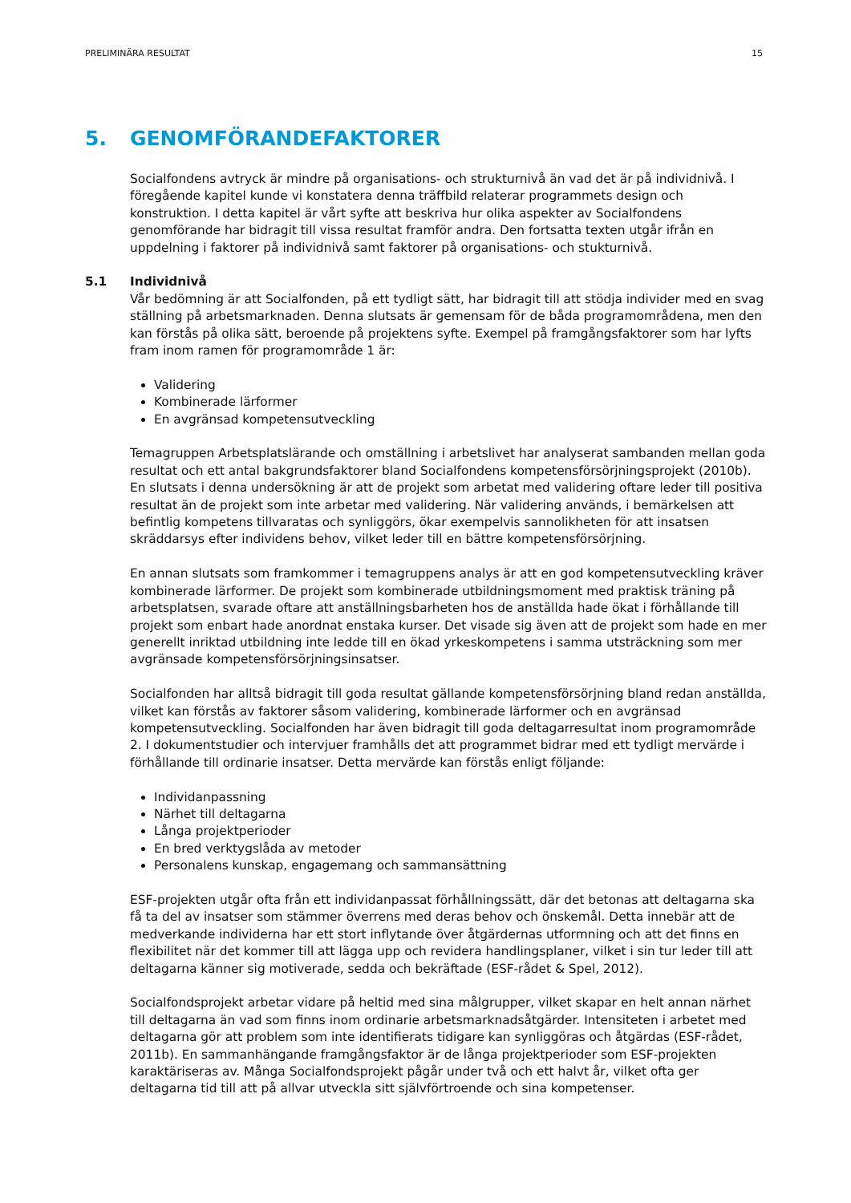PRELIMINÄRA RESULTAT 15
5. GENOMFÖRANDEFAKTORER
Socialfondens avtryck är mindre på organisations- och strukturnivå än vad det är på individnivå. I föregående kapitel kunde vi konstatera denna träffbild relaterar programmets design och konstruktion. I detta kapitel är vårt syfte att beskriva hur olika aspekter av Socialfondens genomförande har bidragit till vissa resultat framför andra. Den fortsatta texten utgår ifrån en uppdelning i faktorer på individnivå samt faktorer på organisations- och stukturnivå.
5.1 Individnivå
Vår bedömning är att Socialfonden, på ett tydligt sätt, har bidragit till att stödja individer med en svag ställning på arbetsmarknaden. Denna slutsats är gemensam för de båda programområdena, men den kan förstås på olika sätt, beroende på projektens syfte. Exempel på framgångsfaktorer som har lyfts fram inom ramen för programområde 1 är:
Validering
Kombinerade lärformer
En avgränsad kompetensutveckling
Temagruppen Arbetsplatslärande och omställning i arbetslivet har analyserat sambanden mellan goda resultat och ett antal bakgrundsfaktorer bland Socialfondens kompetensförsörjningsprojekt (2010b). En slutsats i denna undersökning är att de projekt som arbetat med validering oftare leder till positiva resultat än de projekt som inte arbetar med validering. När validering används, i bemärkelsen att befintlig kompetens tillvaratas och synliggörs, ökar exempelvis sannolikheten för att insatsen skräddarsys efter individens behov, vilket leder till en bättre kompetensförsörjning.
En annan slutsats som framkommer i temagruppens analys är att en god kompetensutveckling kräver kombinerade lärformer. De projekt som kombinerade utbildningsmoment med praktisk träning på arbetsplatsen, svarade oftare att anställningsbarheten hos de anställda hade ökat i förhållande till projekt som enbart hade anordnat enstaka kurser. Det visade sig även att de projekt som hade en mer generellt inriktad utbildning inte ledde till en ökad yrkeskompetens i samma utsträckning som mer avgränsade kompetensförsörjningsinsatser.
Socialfonden har alltså bidragit till goda resultat gällande kompetensförsörjning bland redan anställda, vilket kan förstås av faktorer såsom validering, kombinerade lärformer och en avgränsad kompetensutveckling. Socialfonden har även bidragit till goda deltagarresultat inom programområde 2. I dokumentstudier och intervjuer framhålls det att programmet bidrar med ett tydligt mervärde i förhållande till ordinarie insatser. Detta mervärde kan förstås enligt följande:
Individanpassning
Närhet till deltagarna
Långa projektperioder
En bred verktygslåda av metoder
Personalens kunskap, engagemang och sammansättning
ESF-projekten utgår ofta från ett individanpassat förhållningssätt, där det betonas att deltagarna ska få ta del av insatser som stämmer överrens med deras behov och önskemål. Detta innebär att de medverkande individerna har ett stort inflytande över åtgärdernas utformning och att det finns en flexibilitet när det kommer till att lägga upp och revidera handlingsplaner, vilket i sin tur leder till att deltagarna känner sig motiverade, sedda och bekräftade (ESF-rådet & Spel, 2012).
Socialfondsprojekt arbetar vidare på heltid med sina målgrupper, vilket skapar en helt annan närhet till deltagarna än vad som finns inom ordinarie arbetsmarknadsåtgärder. Intensiteten i arbetet med deltagarna gör att problem som inte identifierats tidigare kan synliggöras och åtgärdas (ESF-rådet, 2011b). En sammanhängande framgångsfaktor är de långa projektperioder som ESF-projekten karaktäriseras av. Många Socialfondsprojekt pågår under två och ett halvt år, vilket ofta ger deltagarna tid till att på allvar utveckla sitt självförtroende och sina kompetenser.